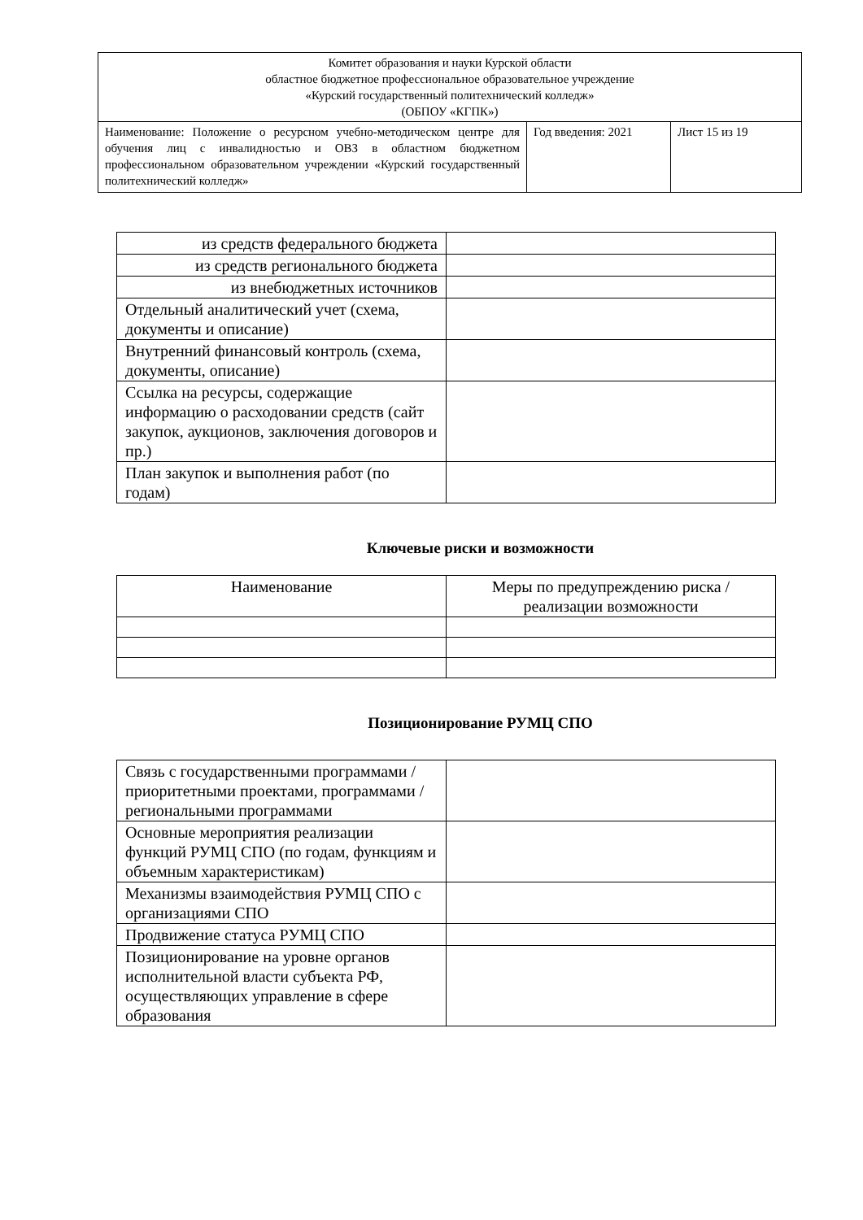| Комитет образования и науки Курской области областное бюджетное профессиональное образовательное учреждение «Курский государственный политехнический колледж» (ОБПОУ «КГПК») | | |
| Наименование: Положение о ресурсном учебно-методическом центре для обучения лиц с инвалидностью и ОВЗ в областном бюджетном профессиональном образовательном учреждении «Курский государственный политехнический колледж» | Год введения: 2021 | Лист 15 из 19 |
| из средств федерального бюджета | |
| из средств регионального бюджета | |
| из внебюджетных источников | |
| Отдельный аналитический учет (схема, документы и описание) | |
| Внутренний финансовый контроль (схема, документы, описание) | |
| Ссылка на ресурсы, содержащие информацию о расходовании средств (сайт закупок, аукционов, заключения договоров и пр.) | |
| План закупок и выполнения работ (по годам) | |
Ключевые риски и возможности
| Наименование | Меры по предупреждению риска / реализации возможности |
Позиционирование РУМЦ СПО
| Связь с государственными программами / приоритетными проектами, программами / региональными программами | |
| Основные мероприятия реализации функций РУМЦ СПО (по годам, функциям и объемным характеристикам) | |
| Механизмы взаимодействия РУМЦ СПО с организациями СПО | |
| Продвижение статуса РУМЦ СПО | |
| Позиционирование на уровне органов исполнительной власти субъекта РФ, осуществляющих управление в сфере образования | |